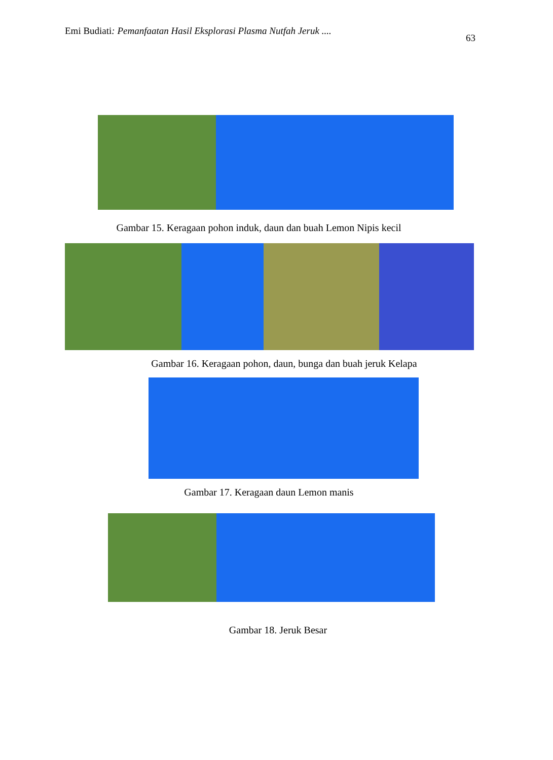Emi Budiati: Pemanfaatan Hasil Eksplorasi Plasma Nutfah Jeruk .... 63
Gambar 15. Keragaan pohon induk, daun dan buah Lemon Nipis kecil
Gambar 16. Keragaan pohon, daun, bunga dan buah jeruk Kelapa
Gambar 17. Keragaan daun Lemon manis
Gambar 18. Jeruk Besar